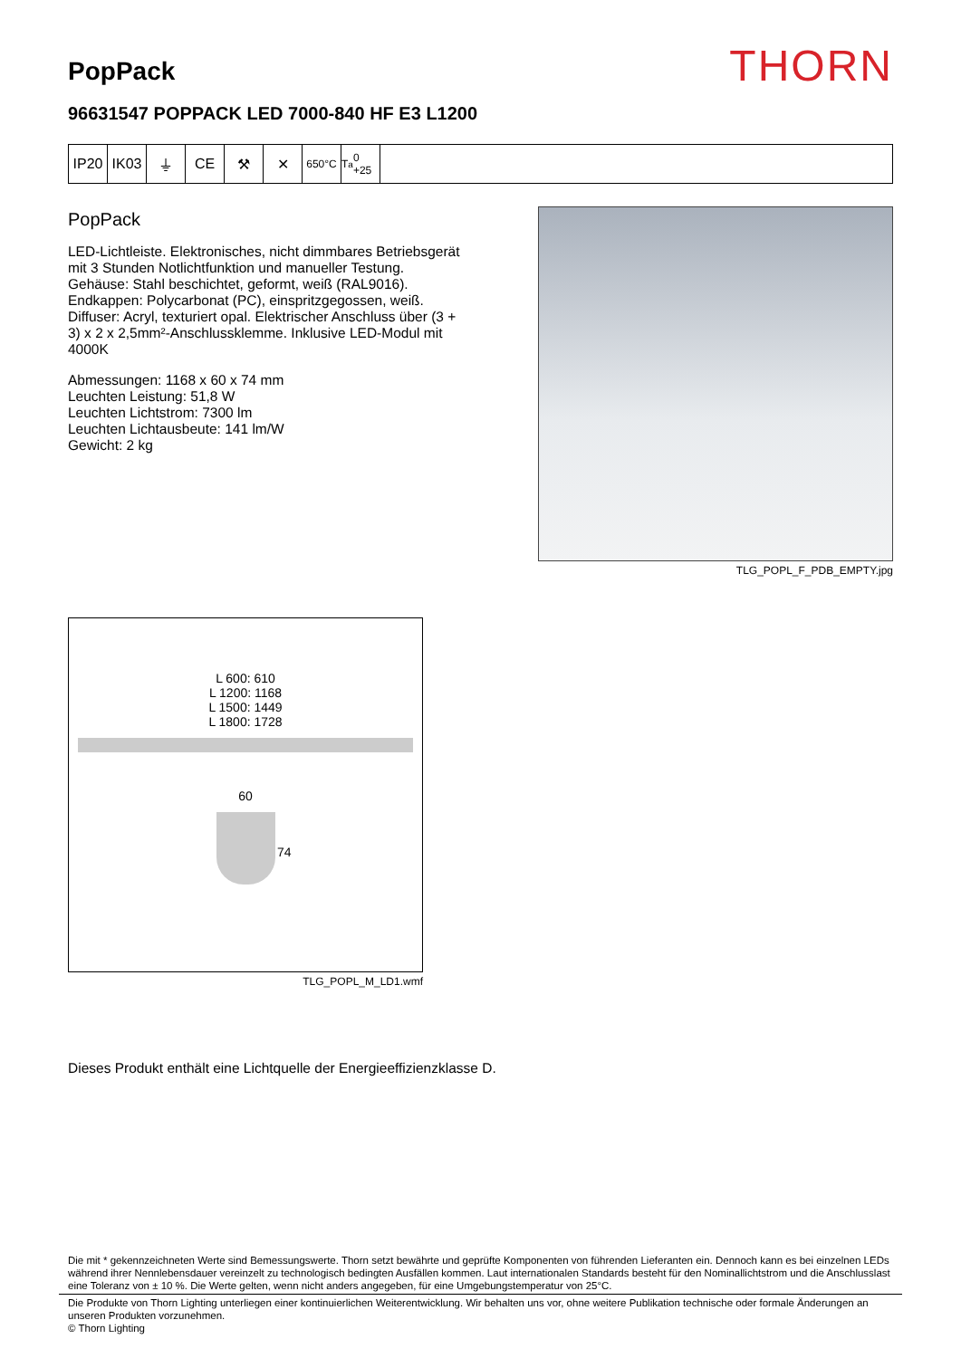PopPack
THORN
96631547 POPPACK LED 7000-840 HF E3 L1200
IP20 IK03 ⏚ CE ⚒ ✕
650°C T<sub>a</sub> 0 +25
PopPack
LED-Lichtleiste. Elektronisches, nicht dimmbares Betriebsgerät mit 3 Stunden Notlichtfunktion und manueller Testung. Gehäuse: Stahl beschichtet, geformt, weiß (RAL9016). Endkappen: Polycarbonat (PC), einspritzgegossen, weiß. Diffuser: Acryl, texturiert opal. Elektrischer Anschluss über (3 + 3) x 2 x 2,5mm²-Anschlussklemme. Inklusive LED-Modul mit 4000K
Abmessungen: 1168 x 60 x 74 mm
Leuchten Leistung: 51,8 W
Leuchten Lichtstrom: 7300 lm
Leuchten Lichtausbeute: 141 lm/W
Gewicht: 2 kg
TLG_POPL_F_PDB_EMPTY.jpg
L 600: 610
L 1200: 1168
L 1500: 1449
L 1800: 1728
60
74
TLG_POPL_M_LD1.wmf
Dieses Produkt enthält eine Lichtquelle der Energieeffizienzklasse D.
Die mit * gekennzeichneten Werte sind Bemessungswerte. Thorn setzt bewährte und geprüfte Komponenten von führenden Lieferanten ein. Dennoch kann es bei einzelnen LEDs während ihrer Nennlebensdauer vereinzelt zu technologisch bedingten Ausfällen kommen. Laut internationalen Standards besteht für den Nominallichtstrom und die Anschlusslast eine Toleranz von ± 10 %. Die Werte gelten, wenn nicht anders angegeben, für eine Umgebungstemperatur von 25°C.
Die Produkte von Thorn Lighting unterliegen einer kontinuierlichen Weiterentwicklung. Wir behalten uns vor, ohne weitere Publikation technische oder formale Änderungen an unseren Produkten vorzunehmen.
© Thorn Lighting